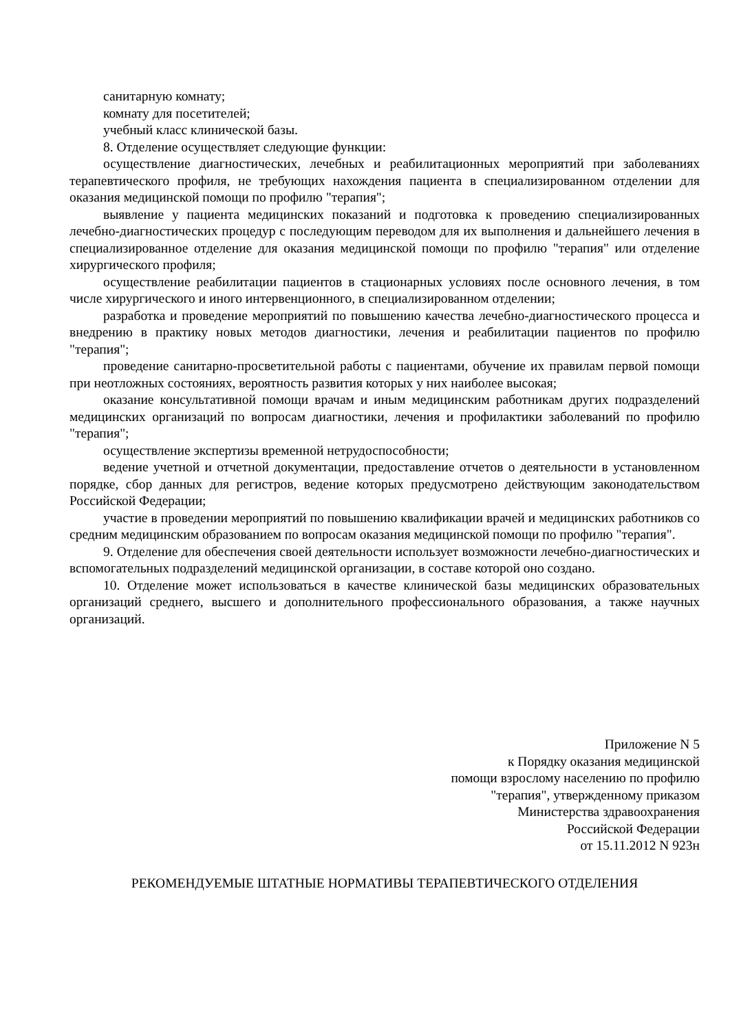санитарную комнату;
комнату для посетителей;
учебный класс клинической базы.
8. Отделение осуществляет следующие функции:
осуществление диагностических, лечебных и реабилитационных мероприятий при заболеваниях терапевтического профиля, не требующих нахождения пациента в специализированном отделении для оказания медицинской помощи по профилю "терапия";
выявление у пациента медицинских показаний и подготовка к проведению специализированных лечебно-диагностических процедур с последующим переводом для их выполнения и дальнейшего лечения в специализированное отделение для оказания медицинской помощи по профилю "терапия" или отделение хирургического профиля;
осуществление реабилитации пациентов в стационарных условиях после основного лечения, в том числе хирургического и иного интервенционного, в специализированном отделении;
разработка и проведение мероприятий по повышению качества лечебно-диагностического процесса и внедрению в практику новых методов диагностики, лечения и реабилитации пациентов по профилю "терапия";
проведение санитарно-просветительной работы с пациентами, обучение их правилам первой помощи при неотложных состояниях, вероятность развития которых у них наиболее высокая;
оказание консультативной помощи врачам и иным медицинским работникам других подразделений медицинских организаций по вопросам диагностики, лечения и профилактики заболеваний по профилю "терапия";
осуществление экспертизы временной нетрудоспособности;
ведение учетной и отчетной документации, предоставление отчетов о деятельности в установленном порядке, сбор данных для регистров, ведение которых предусмотрено действующим законодательством Российской Федерации;
участие в проведении мероприятий по повышению квалификации врачей и медицинских работников со средним медицинским образованием по вопросам оказания медицинской помощи по профилю "терапия".
9. Отделение для обеспечения своей деятельности использует возможности лечебно-диагностических и вспомогательных подразделений медицинской организации, в составе которой оно создано.
10. Отделение может использоваться в качестве клинической базы медицинских образовательных организаций среднего, высшего и дополнительного профессионального образования, а также научных организаций.
Приложение N 5
к Порядку оказания медицинской
помощи взрослому населению по профилю
"терапия", утвержденному приказом
Министерства здравоохранения
Российской Федерации
от 15.11.2012 N 923н
РЕКОМЕНДУЕМЫЕ ШТАТНЫЕ НОРМАТИВЫ ТЕРАПЕВТИЧЕСКОГО ОТДЕЛЕНИЯ